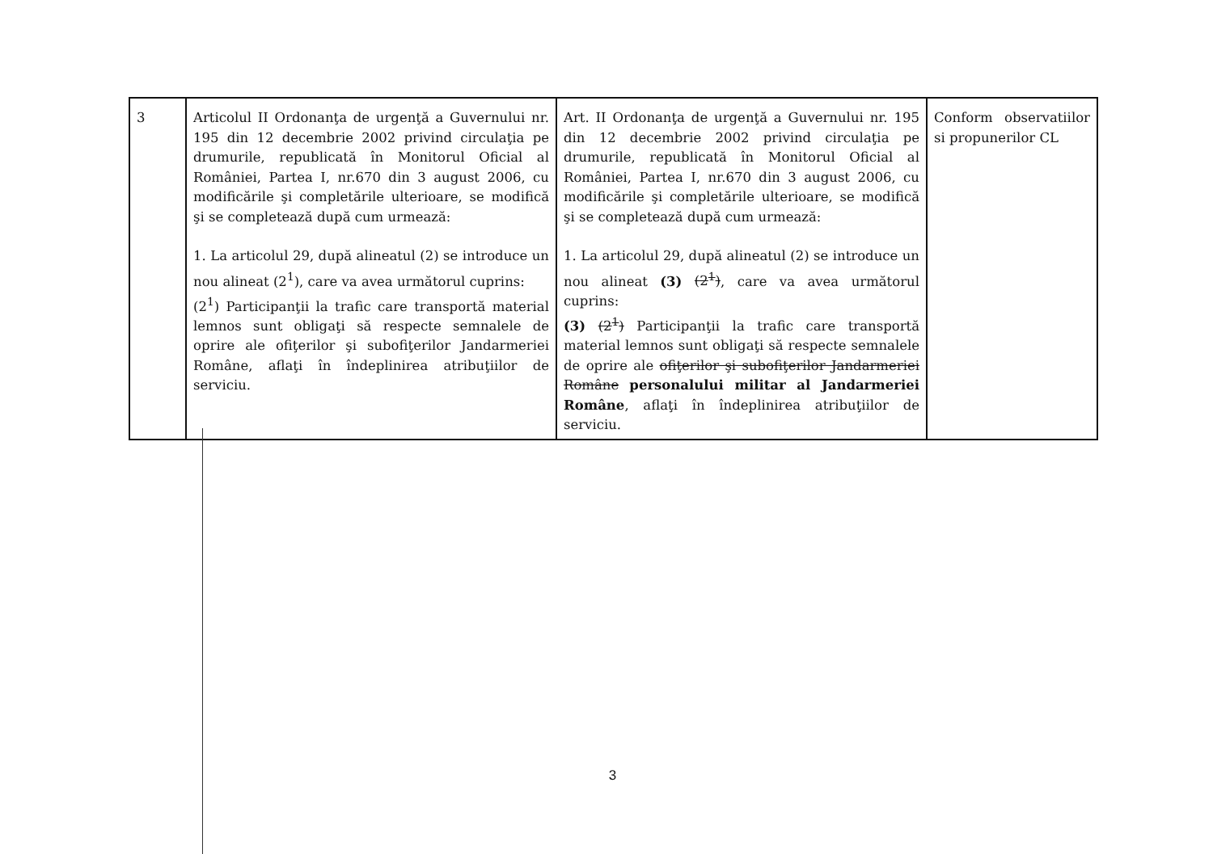| 3 | Articolul II Ordonanţa de urgenţă a Guvernului nr. 195 din 12 decembrie 2002 privind circulaţia pe drumurile, republicată în Monitorul Oficial al României, Partea I, nr.670 din 3 august 2006, cu modificările şi completările ulterioare, se modifică şi se completează după cum urmează: 1. La articolul 29, după alineatul (2) se introduce un nou alineat (2<sup>1</sup>), care va avea următorul cuprins: (2<sup>1</sup>) Participanţii la trafic care transportă material lemnos sunt obligaţi să respecte semnalele de oprire ale ofiţerilor şi subofiţerilor Jandarmeriei Române, aflaţi în îndeplinirea atribuţiilor de serviciu. | Art. II Ordonanţa de urgenţă a Guvernului nr. 195 din 12 decembrie 2002 privind circulaţia pe drumurile, republicată în Monitorul Oficial al României, Partea I, nr.670 din 3 august 2006, cu modificările şi completările ulterioare, se modifică şi se completează după cum urmează: 1. La articolul 29, după alineatul (2) se introduce un nou alineat (3) (2<sup>1</sup>) , care va avea următorul cuprins: (3) (2<sup>1</sup>) Participanţii la trafic care transportă material lemnos sunt obligaţi să respecte semnalele de oprire ale ofiţerilor şi subofiţerilor Jandarmeriei Române personalului militar al Jandarmeriei Române , aflaţi în îndeplinirea atribuţiilor de serviciu. | Conform observatiilor si propunerilor CL |
3